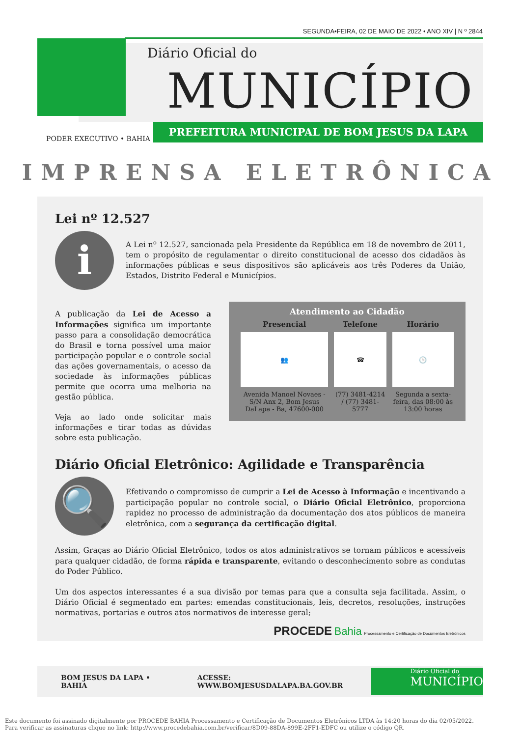SEGUNDA•FEIRA, 02 DE MAIO DE 2022 • ANO XIV | N º 2844
Diário Oficial do
MUNICÍPIO
PREFEITURA MUNICIPAL DE BOM JESUS DA LAPA
PODER EXECUTIVO • BAHIA
IMPRENSA ELETRÔNICA
Lei nº 12.527
i
A Lei nº 12.527, sancionada pela Presidente da República em 18 de novembro de 2011, tem o propósito de regulamentar o direito constitucional de acesso dos cidadãos às informações públicas e seus dispositivos são aplicáveis aos três Poderes da União, Estados, Distrito Federal e Municípios.
Atendimento ao Cidadão
| Presencial | Telefone | Horário |
| --- | --- | --- |
| 👥 | ☎ | 🕒 |
| Avenida Manoel Novaes -S/N Anx 2, Bom Jesus DaLapa - Ba, 47600-000 | (77) 3481-4214 / (77) 3481-5777 | Segunda a sexta-feira, das 08:00 às 13:00 horas |
A publicação da Lei de Acesso a Informações significa um importante passo para a consolidação democrática do Brasil e torna possível uma maior participação popular e o controle social das ações governamentais, o acesso da sociedade às informações públicas permite que ocorra uma melhoria na gestão pública.
Veja ao lado onde solicitar mais informações e tirar todas as dúvidas sobre esta publicação.
Diário Oficial Eletrônico: Agilidade e Transparência
🔍
Efetivando o compromisso de cumprir a Lei de Acesso à Informação e incentivando a participação popular no controle social, o Diário Oficial Eletrônico, proporciona rapidez no processo de administração da documentação dos atos públicos de maneira eletrônica, com a segurança da certificação digital.
Assim, Graças ao Diário Oficial Eletrônico, todos os atos administrativos se tornam públicos e acessíveis para qualquer cidadão, de forma rápida e transparente, evitando o desconhecimento sobre as condutas do Poder Público.
Um dos aspectos interessantes é a sua divisão por temas para que a consulta seja facilitada. Assim, o Diário Oficial é segmentado em partes: emendas constitucionais, leis, decretos, resoluções, instruções normativas, portarias e outros atos normativos de interesse geral;
PROCEDE Bahia Processamento e Certificação de Documentos Eletrônicos
BOM JESUS DA LAPA • BAHIA ACESSE: WWW.BOMJESUSDALAPA.BA.GOV.BR
Diário Oficial do
MUNICÍPIO
Este documento foi assinado digitalmente por PROCEDE BAHIA Processamento e Certificação de Documentos Eletrônicos LTDA às 14:20 horas do dia 02/05/2022.
Para verificar as assinaturas clique no link: http://www.procedebahia.com.br/verificar/8D09-88DA-899E-2FF1-EDFC ou utilize o código QR.